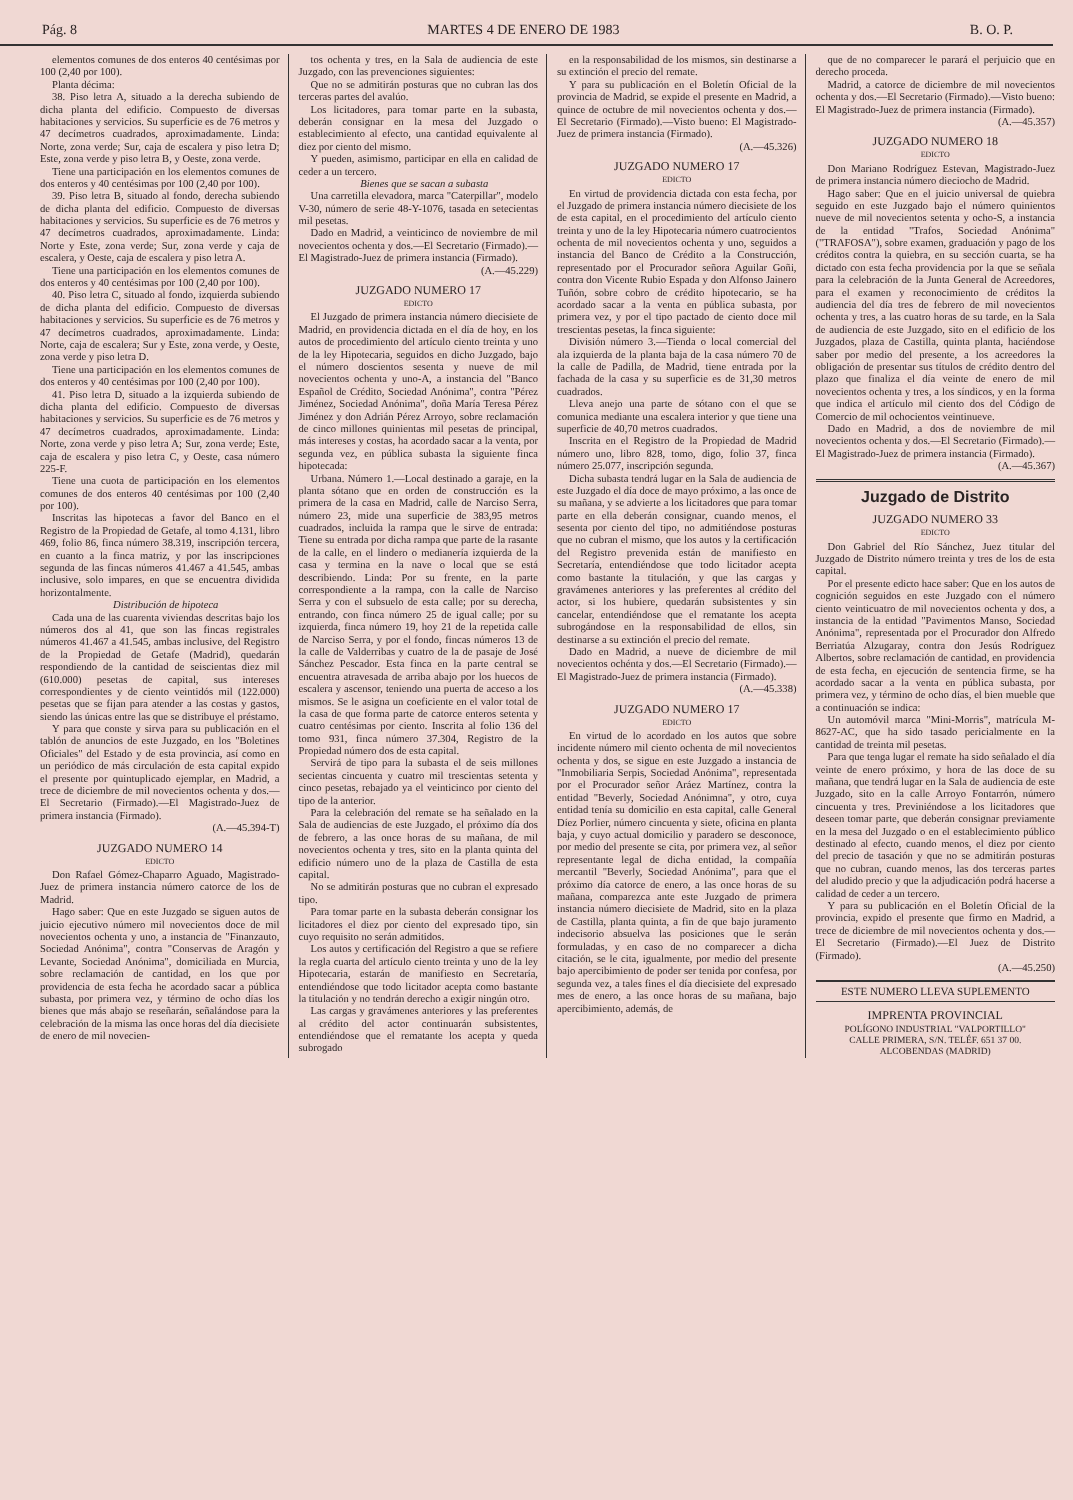Pág. 8 MARTES 4 DE ENERO DE 1983 B. O. P.
elementos comunes de dos enteros 40 centésimas por 100 (2,40 por 100).
Planta décima:
38. Piso letra A, situado a la derecha subiendo de dicha planta del edificio. Compuesto de diversas habitaciones y servicios. Su superficie es de 76 metros y 47 decímetros cuadrados, aproximadamente. Linda: Norte, zona verde; Sur, caja de escalera y piso letra D; Este, zona verde y piso letra B, y Oeste, zona verde.
Tiene una participación en los elementos comunes de dos enteros y 40 centésimas por 100 (2,40 por 100).
39. Piso letra B, situado al fondo, derecha subiendo de dicha planta del edificio. Compuesto de diversas habitaciones y servicios. Su superficie es de 76 metros y 47 decímetros cuadrados, aproximadamente. Linda: Norte y Este, zona verde; Sur, zona verde y caja de escalera, y Oeste, caja de escalera y piso letra A.
Tiene una participación en los elementos comunes de dos enteros y 40 centésimas por 100 (2,40 por 100).
40. Piso letra C, situado al fondo, izquierda subiendo de dicha planta del edificio. Compuesto de diversas habitaciones y servicios. Su superficie es de 76 metros y 47 decímetros cuadrados, aproximadamente. Linda: Norte, caja de escalera; Sur y Este, zona verde, y Oeste, zona verde y piso letra D.
Tiene una participación en los elementos comunes de dos enteros y 40 centésimas por 100 (2,40 por 100).
41. Piso letra D, situado a la izquierda subiendo de dicha planta del edificio. Compuesto de diversas habitaciones y servicios. Su superficie es de 76 metros y 47 decímetros cuadrados, aproximadamente. Linda: Norte, zona verde y piso letra A; Sur, zona verde; Este, caja de escalera y piso letra C, y Oeste, casa número 225-F.
Tiene una cuota de participación en los elementos comunes de dos enteros 40 centésimas por 100 (2,40 por 100).
Inscritas las hipotecas a favor del Banco en el Registro de la Propiedad de Getafe, al tomo 4.131, libro 469, folio 86, finca número 38.319, inscripción tercera, en cuanto a la finca matriz, y por las inscripciones segunda de las fincas números 41.467 a 41.545, ambas inclusive, solo impares, en que se encuentra dividida horizontalmente.
Distribución de hipoteca
Cada una de las cuarenta viviendas descritas bajo los números dos al 41, que son las fincas registrales números 41.467 a 41.545, ambas inclusive, del Registro de la Propiedad de Getafe (Madrid), quedarán respondiendo de la cantidad de seiscientas diez mil (610.000) pesetas de capital, sus intereses correspondientes y de ciento veintidós mil (122.000) pesetas que se fijan para atender a las costas y gastos, siendo las únicas entre las que se distribuye el préstamo.
Y para que conste y sirva para su publicación en el tablón de anuncios de este Juzgado, en los "Boletines Oficiales" del Estado y de esta provincia, así como en un periódico de más circulación de esta capital expido el presente por quintuplicado ejemplar, en Madrid, a trece de diciembre de mil novecientos ochenta y dos.—El Secretario (Firmado).—El Magistrado-Juez de primera instancia (Firmado).
(A.—45.394-T)
JUZGADO NUMERO 14
EDICTO
Don Rafael Gómez-Chaparro Aguado, Magistrado-Juez de primera instancia número catorce de los de Madrid.
Hago saber: Que en este Juzgado se siguen autos de juicio ejecutivo número mil novecientos doce de mil novecientos ochenta y uno, a instancia de "Finanzauto, Sociedad Anónima", contra "Conservas de Aragón y Levante, Sociedad Anónima", domiciliada en Murcia, sobre reclamación de cantidad, en los que por providencia de esta fecha he acordado sacar a pública subasta, por primera vez, y término de ocho días los bienes que más abajo se reseñarán, señalándose para la celebración de la misma las once horas del día diecisiete de enero de mil novecien-
tos ochenta y tres, en la Sala de audiencia de este Juzgado, con las prevenciones siguientes:
Que no se admitirán posturas que no cubran las dos terceras partes del avalúo.
Los licitadores, para tomar parte en la subasta, deberán consignar en la mesa del Juzgado o establecimiento al efecto, una cantidad equivalente al diez por ciento del mismo.
Y pueden, asimismo, participar en ella en calidad de ceder a un tercero.
Bienes que se sacan a subasta
Una carretilla elevadora, marca "Caterpillar", modelo V-30, número de serie 48-Y-1076, tasada en setecientas mil pesetas.
Dado en Madrid, a veinticinco de noviembre de mil novecientos ochenta y dos.—El Secretario (Firmado).—El Magistrado-Juez de primera instancia (Firmado).
(A.—45.229)
JUZGADO NUMERO 17
EDICTO
El Juzgado de primera instancia número diecisiete de Madrid, en providencia dictada en el día de hoy, en los autos de procedimiento del artículo ciento treinta y uno de la ley Hipotecaria, seguidos en dicho Juzgado, bajo el número doscientos sesenta y nueve de mil novecientos ochenta y uno-A, a instancia del "Banco Español de Crédito, Sociedad Anónima", contra "Pérez Jiménez, Sociedad Anónima", doña María Teresa Pérez Jiménez y don Adrián Pérez Arroyo, sobre reclamación de cinco millones quinientas mil pesetas de principal, más intereses y costas, ha acordado sacar a la venta, por segunda vez, en pública subasta la siguiente finca hipotecada:
Urbana. Número 1.—Local destinado a garaje, en la planta sótano que en orden de construcción es la primera de la casa en Madrid, calle de Narciso Serra, número 23, mide una superficie de 383,95 metros cuadrados, incluida la rampa que le sirve de entrada: Tiene su entrada por dicha rampa que parte de la rasante de la calle, en el lindero o medianería izquierda de la casa y termina en la nave o local que se está describiendo. Linda: Por su frente, en la parte correspondiente a la rampa, con la calle de Narciso Serra y con el subsuelo de esta calle; por su derecha, entrando, con finca número 25 de igual calle; por su izquierda, finca número 19, hoy 21 de la repetida calle de Narciso Serra, y por el fondo, fincas números 13 de la calle de Valderribas y cuatro de la de pasaje de José Sánchez Pescador. Esta finca en la parte central se encuentra atravesada de arriba abajo por los huecos de escalera y ascensor, teniendo una puerta de acceso a los mismos. Se le asigna un coeficiente en el valor total de la casa de que forma parte de catorce enteros setenta y cuatro centésimas por ciento. Inscrita al folio 136 del tomo 931, finca número 37.304, Registro de la Propiedad número dos de esta capital.
Servirá de tipo para la subasta el de seis millones secientas cincuenta y cuatro mil trescientas setenta y cinco pesetas, rebajado ya el veinticinco por ciento del tipo de la anterior.
Para la celebración del remate se ha señalado en la Sala de audiencias de este Juzgado, el próximo día dos de febrero, a las once horas de su mañana, de mil novecientos ochenta y tres, sito en la planta quinta del edificio número uno de la plaza de Castilla de esta capital.
No se admitirán posturas que no cubran el expresado tipo.
Para tomar parte en la subasta deberán consignar los licitadores el diez por ciento del expresado tipo, sin cuyo requisito no serán admitidos.
Los autos y certificación del Registro a que se refiere la regla cuarta del artículo ciento treinta y uno de la ley Hipotecaria, estarán de manifiesto en Secretaría, entendiéndose que todo licitador acepta como bastante la titulación y no tendrán derecho a exigir ningún otro.
Las cargas y gravámenes anteriores y las preferentes al crédito del actor continuarán subsistentes, entendiéndose que el rematante los acepta y queda subrogado
en la responsabilidad de los mismos, sin destinarse a su extinción el precio del remate.
Y para su publicación en el Boletín Oficial de la provincia de Madrid, se expide el presente en Madrid, a quince de octubre de mil novecientos ochenta y dos.—El Secretario (Firmado).—Visto bueno: El Magistrado-Juez de primera instancia (Firmado).
(A.—45.326)
JUZGADO NUMERO 17
EDICTO
En virtud de providencia dictada con esta fecha, por el Juzgado de primera instancia número diecisiete de los de esta capital, en el procedimiento del artículo ciento treinta y uno de la ley Hipotecaria número cuatrocientos ochenta de mil novecientos ochenta y uno, seguidos a instancia del Banco de Crédito a la Construcción, representado por el Procurador señora Aguilar Goñi, contra don Vicente Rubio Espada y don Alfonso Jainero Tuñón, sobre cobro de crédito hipotecario, se ha acordado sacar a la venta en pública subasta, por primera vez, y por el tipo pactado de ciento doce mil trescientas pesetas, la finca siguiente:
División número 3.—Tienda o local comercial del ala izquierda de la planta baja de la casa número 70 de la calle de Padilla, de Madrid, tiene entrada por la fachada de la casa y su superficie es de 31,30 metros cuadrados.
Lleva anejo una parte de sótano con el que se comunica mediante una escalera interior y que tiene una superficie de 40,70 metros cuadrados.
Inscrita en el Registro de la Propiedad de Madrid número uno, libro 828, tomo, digo, folio 37, finca número 25.077, inscripción segunda.
Dicha subasta tendrá lugar en la Sala de audiencia de este Juzgado el día doce de mayo próximo, a las once de su mañana, y se advierte a los licitadores que para tomar parte en ella deberán consignar, cuando menos, el sesenta por ciento del tipo, no admitiéndose posturas que no cubran el mismo, que los autos y la certificación del Registro prevenida están de manifiesto en Secretaría, entendiéndose que todo licitador acepta como bastante la titulación, y que las cargas y gravámenes anteriores y las preferentes al crédito del actor, si los hubiere, quedarán subsistentes y sin cancelar, entendiéndose que el rematante los acepta subrogándose en la responsabilidad de ellos, sin destinarse a su extinción el precio del remate.
Dado en Madrid, a nueve de diciembre de mil novecientos ochénta y dos.—El Secretario (Firmado).—El Magistrado-Juez de primera instancia (Firmado).
(A.—45.338)
JUZGADO NUMERO 17
EDICTO
En virtud de lo acordado en los autos que sobre incidente número mil ciento ochenta de mil novecientos ochenta y dos, se sigue en este Juzgado a instancia de "Inmobiliaria Serpis, Sociedad Anónima", representada por el Procurador señor Aráez Martínez, contra la entidad "Beverly, Sociedad Anónimna", y otro, cuya entidad tenía su domicilio en esta capital, calle General Díez Porlier, número cincuenta y siete, oficina en planta baja, y cuyo actual domicilio y paradero se desconoce, por medio del presente se cita, por primera vez, al señor representante legal de dicha entidad, la compañía mercantil "Beverly, Sociedad Anónima", para que el próximo día catorce de enero, a las once horas de su mañana, comparezca ante este Juzgado de primera instancia número diecisiete de Madrid, sito en la plaza de Castilla, planta quinta, a fin de que bajo juramento indecisorio absuelva las posiciones que le serán formuladas, y en caso de no comparecer a dicha citación, se le cita, igualmente, por medio del presente bajo apercibimiento de poder ser tenida por confesa, por segunda vez, a tales fines el día diecisiete del expresado mes de enero, a las once horas de su mañana, bajo apercibimiento, además, de
que de no comparecer le parará el perjuicio que en derecho proceda.
Madrid, a catorce de diciembre de mil novecientos ochenta y dos.—El Secretario (Firmado).—Visto bueno: El Magistrado-Juez de primera instancia (Firmado).
(A.—45.357)
JUZGADO NUMERO 18
EDICTO
Don Mariano Rodríguez Estevan, Magistrado-Juez de primera instancia número dieciocho de Madrid.
Hago saber: Que en el juicio universal de quiebra seguido en este Juzgado bajo el número quinientos nueve de mil novecientos setenta y ocho-S, a instancia de la entidad "Trafos, Sociedad Anónima" ("TRAFOSA"), sobre examen, graduación y pago de los créditos contra la quiebra, en su sección cuarta, se ha dictado con esta fecha providencia por la que se señala para la celebración de la Junta General de Acreedores, para el examen y reconocimiento de créditos la audiencia del día tres de febrero de mil novecientos ochenta y tres, a las cuatro horas de su tarde, en la Sala de audiencia de este Juzgado, sito en el edificio de los Juzgados, plaza de Castilla, quinta planta, haciéndose saber por medio del presente, a los acreedores la obligación de presentar sus títulos de crédito dentro del plazo que finaliza el día veinte de enero de mil novecientos ochenta y tres, a los síndicos, y en la forma que indica el artículo mil ciento dos del Código de Comercio de mil ochocientos veintinueve.
Dado en Madrid, a dos de noviembre de mil novecientos ochenta y dos.—El Secretario (Firmado).—El Magistrado-Juez de primera instancia (Firmado).
(A.—45.367)
Juzgado de Distrito
JUZGADO NUMERO 33
EDICTO
Don Gabriel del Río Sánchez, Juez titular del Juzgado de Distrito número treinta y tres de los de esta capital.
Por el presente edicto hace saber: Que en los autos de cognición seguidos en este Juzgado con el número ciento veinticuatro de mil novecientos ochenta y dos, a instancia de la entidad "Pavimentos Manso, Sociedad Anónima", representada por el Procurador don Alfredo Berriatúa Alzugaray, contra don Jesús Rodríguez Albertos, sobre reclamación de cantidad, en providencia de esta fecha, en ejecución de sentencia firme, se ha acordado sacar a la venta en pública subasta, por primera vez, y término de ocho días, el bien mueble que a continuación se indica:
Un automóvil marca "Mini-Morris", matrícula M-8627-AC, que ha sido tasado pericialmente en la cantidad de treinta mil pesetas.
Para que tenga lugar el remate ha sido señalado el día veinte de enero próximo, y hora de las doce de su mañana, que tendrá lugar en la Sala de audiencia de este Juzgado, sito en la calle Arroyo Fontarrón, número cincuenta y tres. Previniéndose a los licitadores que deseen tomar parte, que deberán consignar previamente en la mesa del Juzgado o en el establecimiento público destinado al efecto, cuando menos, el diez por ciento del precio de tasación y que no se admitirán posturas que no cubran, cuando menos, las dos terceras partes del aludido precio y que la adjudicación podrá hacerse a calidad de ceder a un tercero.
Y para su publicación en el Boletín Oficial de la provincia, expido el presente que firmo en Madrid, a trece de diciembre de mil novecientos ochenta y dos.—El Secretario (Firmado).—El Juez de Distrito (Firmado).
(A.—45.250)
ESTE NUMERO LLEVA SUPLEMENTO
IMPRENTA PROVINCIAL
POLÍGONO INDUSTRIAL "VALPORTILLO"
CALLE PRIMERA, S/N. TELÉF. 651 37 00.
ALCOBENDAS (MADRID)